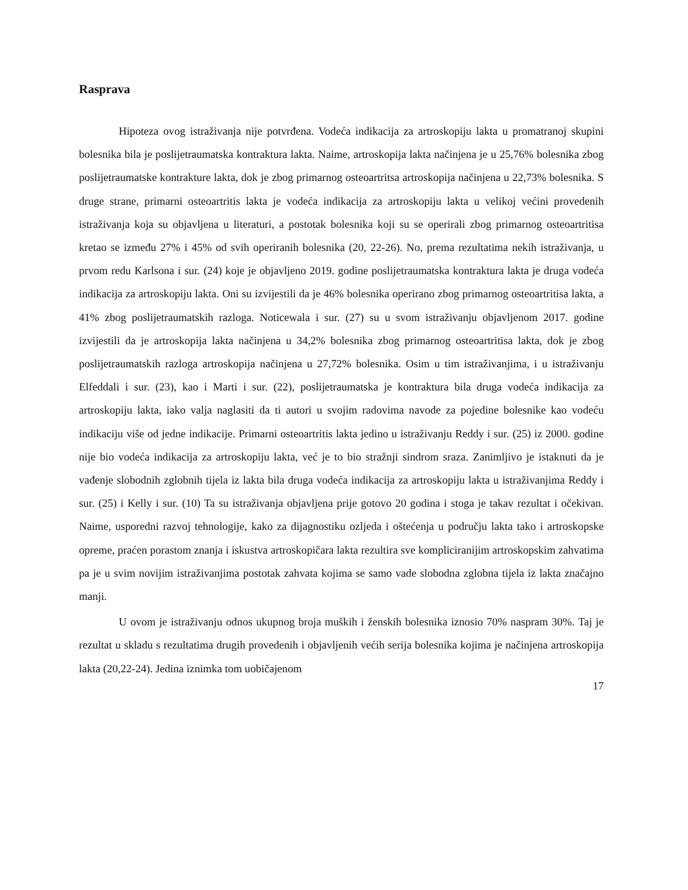Rasprava
Hipoteza ovog istraživanja nije potvrđena. Vodeća indikacija za artroskopiju lakta u promatranoj skupini bolesnika bila je poslijetraumatska kontraktura lakta. Naime, artroskopija lakta načinjena je u 25,76% bolesnika zbog poslijetraumatske kontrakture lakta, dok je zbog primarnog osteoartritsa artroskopija načinjena u 22,73% bolesnika. S druge strane, primarni osteoartritis lakta je vodeća indikacija za artroskopiju lakta u velikoj većini provedenih istraživanja koja su objavljena u literaturi, a postotak bolesnika koji su se operirali zbog primarnog osteoartritisa kretao se između 27% i 45% od svih operiranih bolesnika (20, 22-26). No, prema rezultatima nekih istraživanja, u prvom redu Karlsona i sur. (24) koje je objavljeno 2019. godine poslijetraumatska kontraktura lakta je druga vodeća indikacija za artroskopiju lakta. Oni su izvijestili da je 46% bolesnika operirano zbog primarnog osteoartritisa lakta, a 41% zbog poslijetraumatskih razloga. Noticewala i sur. (27) su u svom istraživanju objavljenom 2017. godine izvijestili da je artroskopija lakta načinjena u 34,2% bolesnika zbog primarnog osteoartritisa lakta, dok je zbog poslijetraumatskih razloga artroskopija načinjena u 27,72% bolesnika. Osim u tim istraživanjima, i u istraživanju Elfeddali i sur. (23), kao i Marti i sur. (22), poslijetraumatska je kontraktura bila druga vodeća indikacija za artroskopiju lakta, iako valja naglasiti da ti autori u svojim radovima navode za pojedine bolesnike kao vodeću indikaciju više od jedne indikacije. Primarni osteoartritis lakta jedino u istraživanju Reddy i sur. (25) iz 2000. godine nije bio vodeća indikacija za artroskopiju lakta, već je to bio stražnji sindrom sraza. Zanimljivo je istaknuti da je vađenje slobodnih zglobnih tijela iz lakta bila druga vodeća indikacija za artroskopiju lakta u istraživanjima Reddy i sur. (25) i Kelly i sur. (10) Ta su istraživanja objavljena prije gotovo 20 godina i stoga je takav rezultat i očekivan. Naime, usporedni razvoj tehnologije, kako za dijagnostiku ozljeda i oštećenja u području lakta tako i artroskopske opreme, praćen porastom znanja i iskustva artroskopičara lakta rezultira sve kompliciranijim artroskopskim zahvatima pa je u svim novijim istraživanjima postotak zahvata kojima se samo vade slobodna zglobna tijela iz lakta značajno manji.
U ovom je istraživanju odnos ukupnog broja muških i ženskih bolesnika iznosio 70% naspram 30%. Taj je rezultat u skladu s rezultatima drugih provedenih i objavljenih većih serija bolesnika kojima je načinjena artroskopija lakta (20,22-24). Jedina iznimka tom uobičajenom
17